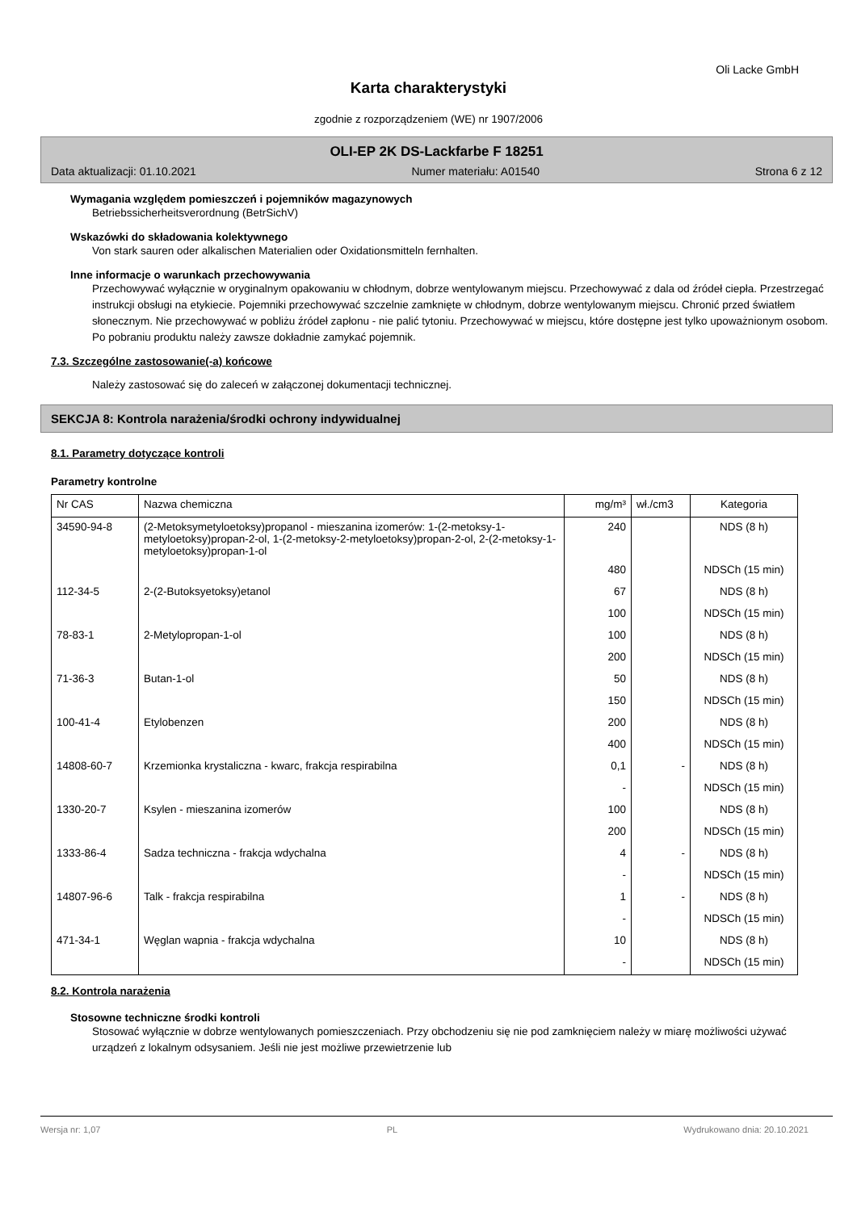Oli Lacke GmbH
Karta charakterystyki
zgodnie z rozporządzeniem (WE) nr 1907/2006
OLI-EP 2K DS-Lackfarbe F 18251
Data aktualizacji: 01.10.2021 Numer materiału: A01540 Strona 6 z 12
Wymagania względem pomieszczeń i pojemników magazynowych
Betriebssicherheitsverordnung (BetrSichV)
Wskazówki do składowania kolektywnego
Von stark sauren oder alkalischen Materialien oder Oxidationsmitteln fernhalten.
Inne informacje o warunkach przechowywania
Przechowywać wyłącznie w oryginalnym opakowaniu w chłodnym, dobrze wentylowanym miejscu. Przechowywać z dala od źródeł ciepła. Przestrzegać instrukcji obsługi na etykiecie. Pojemniki przechowywać szczelnie zamknięte w chłodnym, dobrze wentylowanym miejscu. Chronić przed światłem słonecznym. Nie przechowywać w pobliżu źródeł zapłonu - nie palić tytoniu. Przechowywać w miejscu, które dostępne jest tylko upoważnionym osobom. Po pobraniu produktu należy zawsze dokładnie zamykać pojemnik.
7.3. Szczególne zastosowanie(-a) końcowe
Należy zastosować się do zaleceń w załączonej dokumentacji technicznej.
SEKCJA 8: Kontrola narażenia/środki ochrony indywidualnej
8.1. Parametry dotyczące kontroli
Parametry kontrolne
| Nr CAS | Nazwa chemiczna | mg/m³ | wł./cm3 | Kategoria |
| --- | --- | --- | --- | --- |
| 34590-94-8 | (2-Metoksymetyloetoksy)propanol - mieszanina izomerów: 1-(2-metoksy-1-metyloetoksy)propan-2-ol, 1-(2-metoksy-2-metyloetoksy)propan-2-ol, 2-(2-metoksy-1-metyloetoksy)propan-1-ol | 240 | | NDS (8 h) |
| | | 480 | | NDSCh (15 min) |
| 112-34-5 | 2-(2-Butoksyetoksy)etanol | 67 | | NDS (8 h) |
| | | 100 | | NDSCh (15 min) |
| 78-83-1 | 2-Metylopropan-1-ol | 100 | | NDS (8 h) |
| | | 200 | | NDSCh (15 min) |
| 71-36-3 | Butan-1-ol | 50 | | NDS (8 h) |
| | | 150 | | NDSCh (15 min) |
| 100-41-4 | Etylobenzen | 200 | | NDS (8 h) |
| | | 400 | | NDSCh (15 min) |
| 14808-60-7 | Krzemionka krystaliczna - kwarc, frakcja respirabilna | 0,1 | - | NDS (8 h) |
| | | - | | NDSCh (15 min) |
| 1330-20-7 | Ksylen - mieszanina izomerów | 100 | | NDS (8 h) |
| | | 200 | | NDSCh (15 min) |
| 1333-86-4 | Sadza techniczna - frakcja wdychalna | 4 | - | NDS (8 h) |
| | | - | | NDSCh (15 min) |
| 14807-96-6 | Talk - frakcja respirabilna | 1 | - | NDS (8 h) |
| | | - | | NDSCh (15 min) |
| 471-34-1 | Węglan wapnia - frakcja wdychalna | 10 | | NDS (8 h) |
| | | - | | NDSCh (15 min) |
8.2. Kontrola narażenia
Stosowne techniczne środki kontroli
Stosować wyłącznie w dobrze wentylowanych pomieszczeniach. Przy obchodzeniu się nie pod zamknięciem należy w miarę możliwości używać urządzeń z lokalnym odsysaniem. Jeśli nie jest możliwe przewietrzenie lub
Wersja nr: 1,07 PL Wydrukowano dnia: 20.10.2021